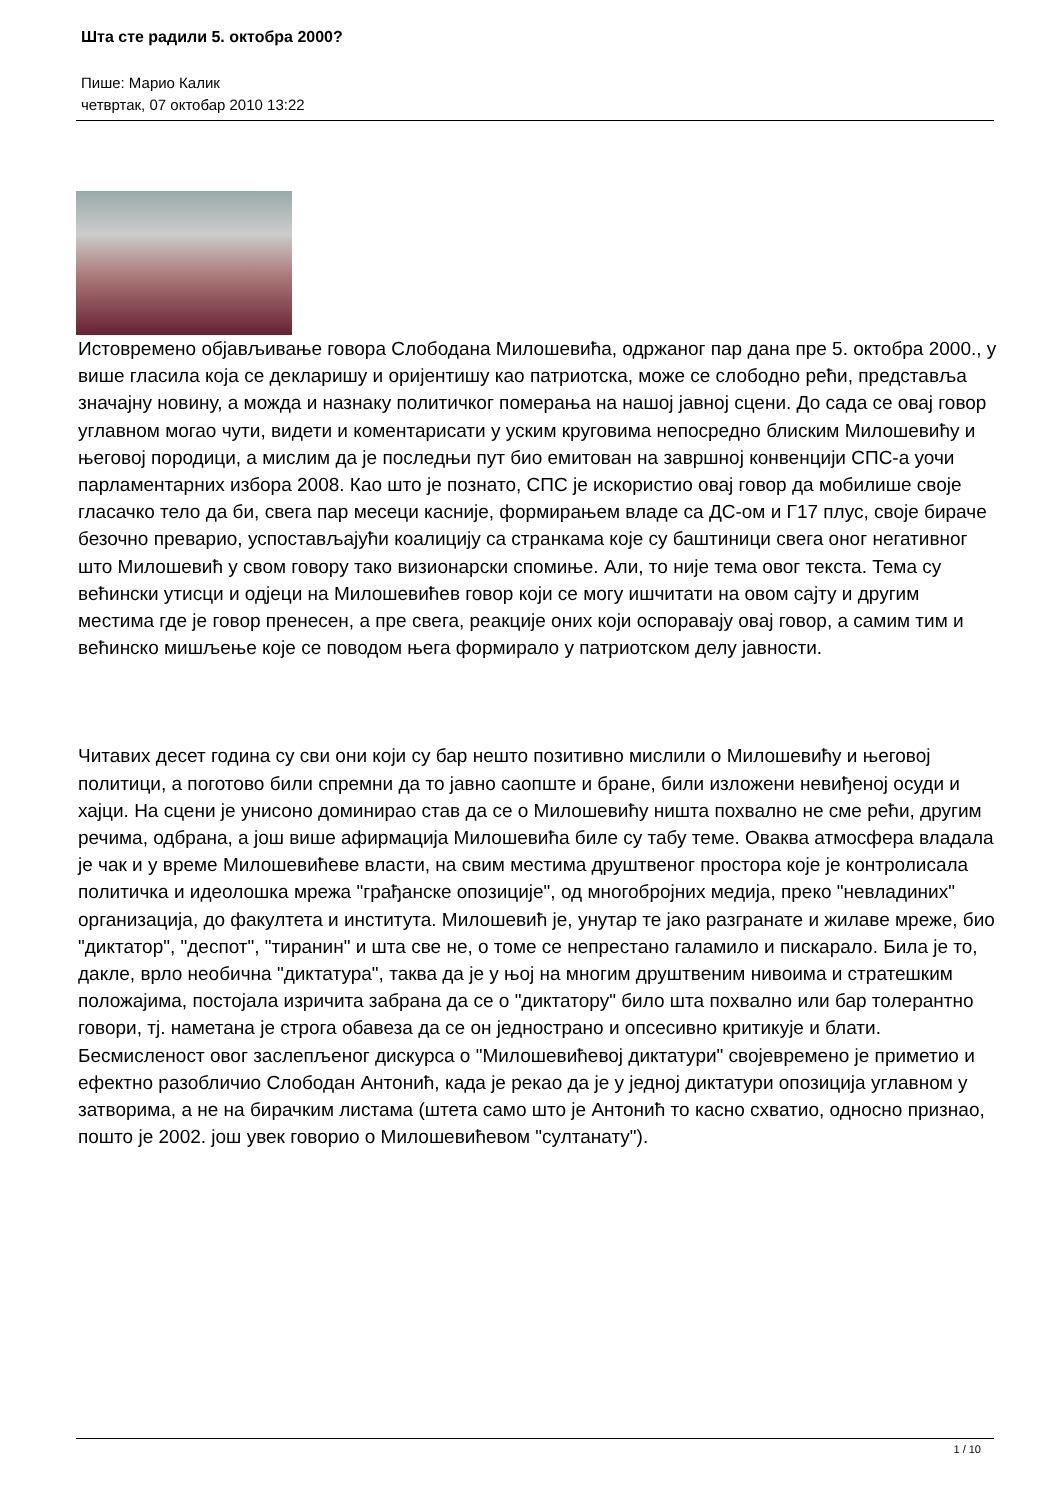Шта сте радили 5. oктобра 2000?
Пише: Марио Калик
четвртак, 07 октобар 2010 13:22
Истовремено објављивање говора Слободана Милошевића, одржаног пар дана пре 5. октобра 2000., у више гласила која се декларишу и оријентишу као патриотска, може се слободно рећи, представља значајну новину, а можда и назнаку политичког померања на нашој јавној сцени. До сада се овај говор углавном могао чути, видети и коментарисати у уским круговима непосредно блиским Милошевићу и његовој породици, а мислим да је последњи пут био емитован на завршној конвенцији СПС-а уочи парламентарних избора 2008. Као што је познато, СПС је искористио овај говор да мобилише своје гласачко тело да би, свега пар месеци касније, формирањем владе са ДС-ом и Г17 плус, своје бираче безочно преварио, успостављајући коалицију са странкама које су баштиници свега оног негативног што Милошевић у свом говору тако визионарски спомиње. Али, то није тема овог текста. Тема су већински утисци и одјеци на Милошевићев говор који се могу ишчитати на овом сајту и другим местима где је говор пренесен, а пре свега, реакције оних који оспоравају овај говор, а самим тим и већинско мишљење које се поводом њега формирало у патриотском делу јавности.
Читавих десет година су сви они који су бар нешто позитивно мислили о Милошевићу и његовој политици, а поготово били спремни да то јавно саопште и бране, били изложени невиђеној осуди и хајци. На сцени је унисоно доминирао став да се о Милошевићу ништа похвално не сме рећи, другим речима, одбрана, а још више афирмација Милошевића биле су табу теме. Оваква атмосфера владала је чак и у време Милошевићеве власти, на свим местима друштвеног простора које је контролисала политичка и идеолошка мрежа "грађанске опозиције", од многобројних медија, преко "невладиних" организација, до факултета и института. Милошевић је, унутар те јако разгранате и жилаве мреже, био "диктатор", "деспот", "тиранин" и шта све не, о томе се непрестано галамило и пискарало. Била је то, дакле, врло необична "диктатура", таква да је у њој на многим друштвеним нивоима и стратешким положајима, постојала изричита забрана да се о "диктатору" било шта похвално или бар толерантно говори, тј. наметана је строга обавеза да се он једнострано и опсесивно критикује и блати. Бесмисленост овог заслепљеног дискурса о "Милошевићевој диктатури" својевремено је приметио и ефектно разобличио Слободан Антонић, када је рекао да је у једној диктатури опозиција углавном у затворима, а не на бирачким листама (штета само што је Антонић то касно схватио, односно признао, пошто је 2002. још увек говорио о Милошевићевом "султанату").
1 / 10